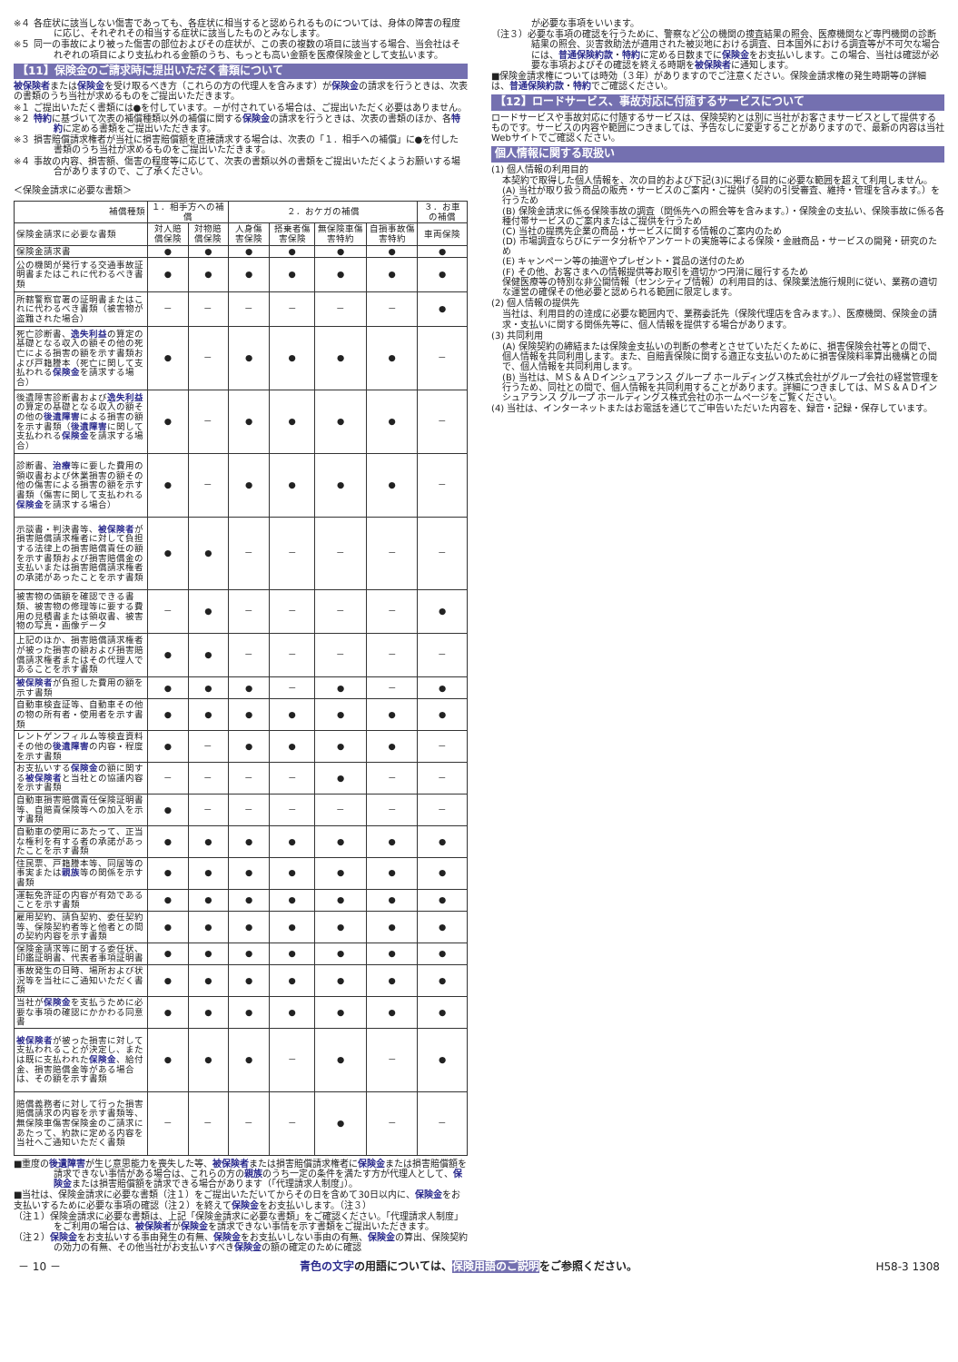※４ 各症状に該当しない傷害であっても、各症状に相当すると認められるものについては、身体の障害の程度に応じ、それぞれその相当する症状に該当したものとみなします。
※５ 同一の事故により被った傷害の部位およびその症状が、この表の複数の項目に該当する場合、当会社はそれぞれの項目により支払われる金額のうち、もっとも高い金額を医療保険金として支払います。
【11】保険金のご請求時に提出いただく書類について
被保険者または保険金を受け取るべき方（これらの方の代理人を含みます）が保険金の請求を行うときは、次表の書類のうち当社が求めるものをご提出いただきます。
※１ ご提出いただく書類には●を付しています。－が付されている場合は、ご提出いただく必要はありません。
※２ 特約に基づいて次表の補償種類以外の補償に関する保険金の請求を行うときは、次表の書類のほか、各特約に定める書類をご提出いただきます。
※３ 損害賠償請求権者が当社に損害賠償額を直接請求する場合は、次表の「１．相手への補償」に●を付した書類のうち当社が求めるものをご提出いただきます。
※４ 事故の内容、損害額、傷害の程度等に応じて、次表の書類以外の書類をご提出いただくようお願いする場合がありますので、ご了承ください。
＜保険金請求に必要な書類＞
| 補償種類 | １．相手方への補償 | | ２．おケガの補償 | | | | ３．お車の補償 |
| --- | --- | --- | --- | --- | --- | --- | --- |
| 保険金請求に必要な書類 | 対人賠償保険 | 対物賠償保険 | 人身傷害保険 | 搭乗者傷害保険 | 無保険車傷害特約 | 自損事故傷害特約 | 車両保険 |
| 保険金請求書 | ● | ● | ● | ● | ● | ● | ● |
| 公の機関が発行する交通事故証明書またはこれに代わるべき書類 | ● | ● | ● | ● | ● | ● | ● |
| 所轄警察官署の証明書またはこれに代わるべき書類（被害物が盗難された場合） | － | － | － | － | － | － | ● |
| 死亡診断書、 逸失利益 の算定の基礎となる収入の額その他の死亡による損害の額を示す書類および戸籍謄本（死亡に関して支払われる 保険金 を請求する場合） | ● | － | ● | ● | ● | ● | － |
| 後遺障害診断書および 逸失利益 の算定の基礎となる収入の額その他の 後遺障害 による損害の額を示す書類（ 後遺障害 に関して支払われる 保険金 を請求する場合） | ● | － | ● | ● | ● | ● | － |
| 診断書、 治療 等に要した費用の領収書および休業損害の額その他の傷害による損害の額を示す書類（傷害に関して支払われる 保険金 を請求する場合） | ● | － | ● | ● | ● | ● | － |
| 示談書・判決書等、 被保険者 が損害賠償請求権者に対して負担する法律上の損害賠償責任の額を示す書類および損害賠償金の支払いまたは損害賠償請求権者の承諾があったことを示す書類 | ● | ● | － | － | － | － | － |
| 被害物の価額を確認できる書類、被害物の修理等に要する費用の見積書または領収書、被害物の写真・画像データ | － | ● | － | － | － | － | ● |
| 上記のほか、損害賠償請求権者が被った損害の額および損害賠償請求権者またはその代理人であることを示す書類 | ● | ● | － | － | － | － | － |
| 被保険者 が負担した費用の額を示す書類 | ● | ● | ● | － | ● | － | ● |
| 自動車検査証等、自動車その他の物の所有者・使用者を示す書類 | ● | ● | ● | ● | ● | ● | ● |
| レントゲンフィルム等検査資料その他の 後遺障害 の内容・程度を示す書類 | ● | － | ● | ● | ● | ● | － |
| お支払いする 保険金 の額に関する 被保険者 と当社との協議内容を示す書類 | － | － | － | － | ● | － | － |
| 自動車損害賠償責任保険証明書等、自賠責保険等への加入を示す書類 | ● | － | － | － | － | － | － |
| 自動車の使用にあたって、正当な権利を有する者の承諾があったことを示す書類 | ● | ● | ● | ● | ● | ● | ● |
| 住民票、戸籍謄本等、同居等の事実または 親族 等の関係を示す書類 | ● | ● | ● | ● | ● | ● | ● |
| 運転免許証の内容が有効であることを示す書類 | ● | ● | ● | ● | ● | ● | ● |
| 雇用契約、請負契約、委任契約等、保険契約者等と他者との間の契約内容を示す書類 | ● | ● | ● | ● | ● | ● | ● |
| 保険金請求等に関する委任状、印鑑証明書、代表者事項証明書 | ● | ● | ● | ● | ● | ● | ● |
| 事故発生の日時、場所および状況等を当社にご通知いただく書類 | ● | ● | ● | ● | ● | ● | ● |
| 当社が 保険金 を支払うために必要な事項の確認にかかわる同意書 | ● | ● | ● | ● | ● | ● | ● |
| 被保険者 が被った損害に対して支払われることが決定し、または既に支払われた 保険金 、給付金、損害賠償金等がある場合は、その額を示す書類 | ● | ● | ● | － | ● | － | ● |
| 賠償義務者に対して行った損害賠償請求の内容を示す書類等、無保険車傷害保険金のご請求にあたって、約款に定める内容を当社へご通知いただく書類 | － | － | － | － | ● | － | － |
■重度の後遺障害が生じ意思能力を喪失した等、被保険者または損害賠償請求権者に保険金または損害賠償額を請求できない事情がある場合は、これらの方の親族のうち一定の条件を満たす方が代理人として、保険金または損害賠償額を請求できる場合があります（「代理請求人制度」）。
■当社は、保険金請求に必要な書類（注１）をご提出いただいてからその日を含めて30日以内に、保険金をお支払いするために必要な事項の確認（注２）を終えて保険金をお支払いします。（注３）
（注１）保険金請求に必要な書類は、上記「保険金請求に必要な書類」をご確認ください。「代理請求人制度」をご利用の場合は、被保険者が保険金を請求できない事情を示す書類をご提出いただきます。
（注２）保険金をお支払いする事由発生の有無、保険金をお支払いしない事由の有無、保険金の算出、保険契約の効力の有無、その他当社がお支払いすべき保険金の額の確定のために確認
が必要な事項をいいます。
（注３）必要な事項の確認を行うために、警察など公の機関の捜査結果の照会、医療機関など専門機関の診断結果の照会、災害救助法が適用された被災地における調査、日本国外における調査等が不可欠な場合には、普通保険約款・特約に定める日数までに保険金をお支払いします。この場合、当社は確認が必要な事項およびその確認を終える時期を被保険者に通知します。
■保険金請求権については時効（３年）がありますのでご注意ください。保険金請求権の発生時期等の詳細は、普通保険約款・特約でご確認ください。
【12】ロードサービス、事故対応に付随するサービスについて
ロードサービスや事故対応に付随するサービスは、保険契約とは別に当社がお客さまサービスとして提供するものです。サービスの内容や範囲につきましては、予告なしに変更することがありますので、最新の内容は当社Webサイトでご確認ください。
個人情報に関する取扱い
(1) 個人情報の利用目的
本契約で取得した個人情報を、次の目的および下記(3)に掲げる目的に必要な範囲を超えて利用しません。
(A) 当社が取り扱う商品の販売・サービスのご案内・ご提供（契約の引受審査、維持・管理を含みます。）を行うため
(B) 保険金請求に係る保険事故の調査（関係先への照会等を含みます。）・保険金の支払い、保険事故に係る各種付帯サービスのご案内またはご提供を行うため
(C) 当社の提携先企業の商品・サービスに関する情報のご案内のため
(D) 市場調査ならびにデータ分析やアンケートの実施等による保険・金融商品・サービスの開発・研究のため
(E) キャンペーン等の抽選やプレゼント・賞品の送付のため
(F) その他、お客さまへの情報提供等お取引を適切かつ円滑に履行するため
保健医療等の特別な非公開情報（センシティブ情報）の利用目的は、保険業法施行規則に従い、業務の適切な運営の確保その他必要と認められる範囲に限定します。
(2) 個人情報の提供先
当社は、利用目的の達成に必要な範囲内で、業務委託先（保険代理店を含みます。）、医療機関、保険金の請求・支払いに関する関係先等に、個人情報を提供する場合があります。
(3) 共同利用
(A) 保険契約の締結または保険金支払いの判断の参考とさせていただくために、損害保険会社等との間で、個人情報を共同利用します。また、自賠責保険に関する適正な支払いのために損害保険料率算出機構との間で、個人情報を共同利用します。
(B) 当社は、ＭＳ＆ＡＤインシュアランス グループ ホールディングス株式会社がグループ会社の経営管理を行うため、同社との間で、個人情報を共同利用することがあります。詳細につきましては、ＭＳ＆ＡＤインシュアランス グループ ホールディングス株式会社のホームページをご覧ください。
(4) 当社は、インターネットまたはお電話を通じてご申告いただいた内容を、録音・記録・保存しています。
－ 10 － 青色の文字の用語については、保険用語のご説明をご参照ください。 H58-3 1308